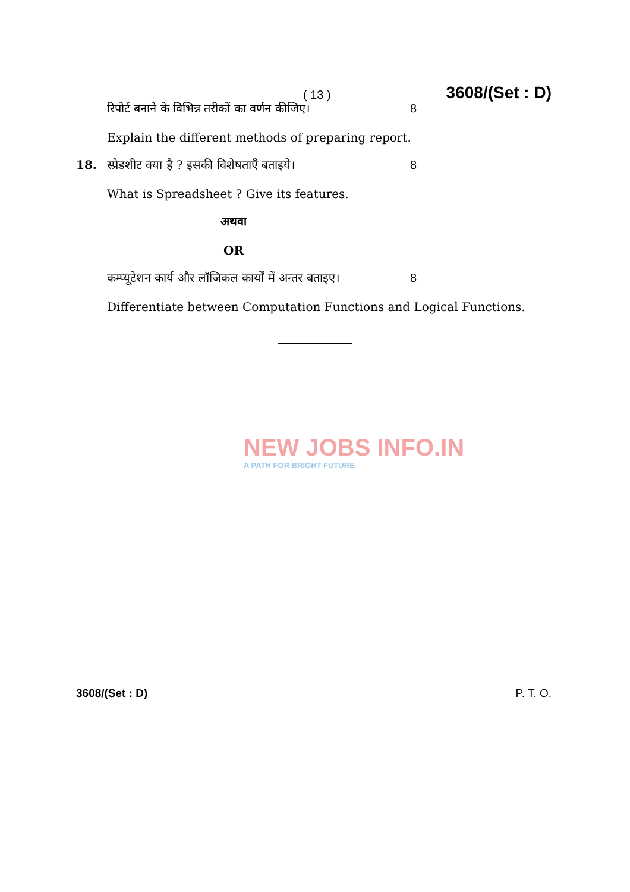( 13 ) 3608/(Set : D)
रिपोर्ट बनाने के विभिन्न तरीकों का वर्णन कीजिए। 8
Explain the different methods of preparing report.
18. स्प्रेडशीट क्या है ? इसकी विशेषताएँ बताइये। 8
What is Spreadsheet ? Give its features.
अथवा
OR
कम्प्यूटेशन कार्य और लॉजिकल कार्यों में अन्तर बताइए। 8
Differentiate between Computation Functions and Logical Functions.
NEW JOBS INFO.IN
A PATH FOR BRIGHT FUTURE
3608/(Set : D) P. T. O.